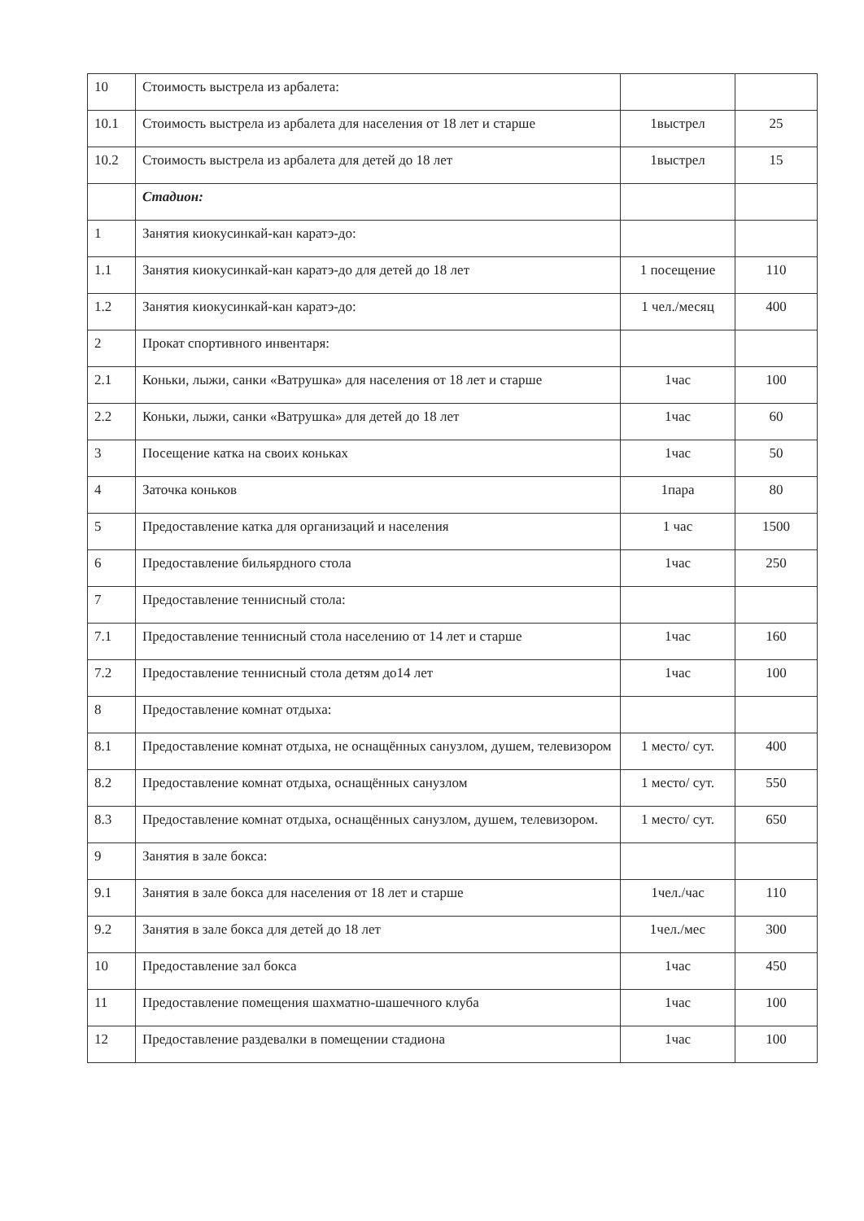| 10 | Стоимость выстрела из арбалета: | | |
| 10.1 | Стоимость выстрела из арбалета для населения от 18 лет и старше | 1выстрел | 25 |
| 10.2 | Стоимость выстрела из арбалета для детей до 18 лет | 1выстрел | 15 |
| | Стадион: | | |
| 1 | Занятия киокусинкай-кан каратэ-до: | | |
| 1.1 | Занятия киокусинкай-кан каратэ-до для детей до 18 лет | 1 посещение | 110 |
| 1.2 | Занятия киокусинкай-кан каратэ-до: | 1 чел./месяц | 400 |
| 2 | Прокат спортивного инвентаря: | | |
| 2.1 | Коньки, лыжи, санки «Ватрушка» для населения от 18 лет и старше | 1час | 100 |
| 2.2 | Коньки, лыжи, санки «Ватрушка» для детей до 18 лет | 1час | 60 |
| 3 | Посещение катка на своих коньках | 1час | 50 |
| 4 | Заточка коньков | 1пара | 80 |
| 5 | Предоставление катка для организаций и населения | 1 час | 1500 |
| 6 | Предоставление бильярдного стола | 1час | 250 |
| 7 | Предоставление теннисный стола: | | |
| 7.1 | Предоставление теннисный стола населению от 14 лет и старше | 1час | 160 |
| 7.2 | Предоставление теннисный стола детям до14 лет | 1час | 100 |
| 8 | Предоставление комнат отдыха: | | |
| 8.1 | Предоставление комнат отдыха, не оснащённых санузлом, душем, телевизором | 1 место/ сут. | 400 |
| 8.2 | Предоставление комнат отдыха, оснащённых санузлом | 1 место/ сут. | 550 |
| 8.3 | Предоставление комнат отдыха, оснащённых санузлом, душем, телевизором. | 1 место/ сут. | 650 |
| 9 | Занятия в зале бокса: | | |
| 9.1 | Занятия в зале бокса для населения от 18 лет и старше | 1чел./час | 110 |
| 9.2 | Занятия в зале бокса для детей до 18 лет | 1чел./мес | 300 |
| 10 | Предоставление зал бокса | 1час | 450 |
| 11 | Предоставление помещения шахматно-шашечного клуба | 1час | 100 |
| 12 | Предоставление раздевалки в помещении стадиона | 1час | 100 |